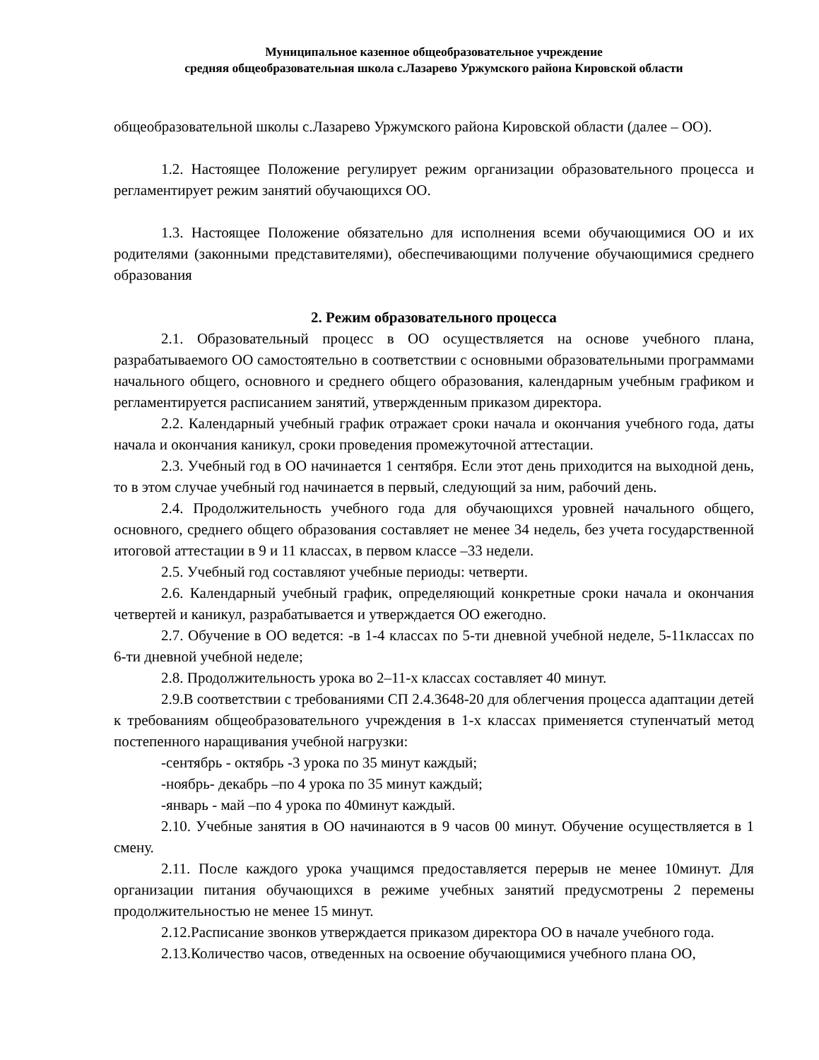Муниципальное казенное общеобразовательное учреждение
средняя общеобразовательная школа с.Лазарево Уржумского района Кировской области
общеобразовательной школы с.Лазарево Уржумского района Кировской области (далее – ОО).
1.2. Настоящее Положение регулирует режим организации образовательного процесса и регламентирует режим занятий обучающихся ОО.
1.3. Настоящее Положение обязательно для исполнения всеми обучающимися ОО и их родителями (законными представителями), обеспечивающими получение обучающимися среднего образования
2. Режим образовательного процесса
2.1. Образовательный процесс в ОО осуществляется на основе учебного плана, разрабатываемого ОО самостоятельно в соответствии с основными образовательными программами начального общего, основного и среднего общего образования, календарным учебным графиком и регламентируется расписанием занятий, утвержденным приказом директора.
2.2. Календарный учебный график отражает сроки начала и окончания учебного года, даты начала и окончания каникул, сроки проведения промежуточной аттестации.
2.3. Учебный год в ОО начинается 1 сентября. Если этот день приходится на выходной день, то в этом случае учебный год начинается в первый, следующий за ним, рабочий день.
2.4. Продолжительность учебного года для обучающихся уровней начального общего, основного, среднего общего образования составляет не менее 34 недель, без учета государственной итоговой аттестации в 9 и 11 классах, в первом классе –33 недели.
2.5. Учебный год составляют учебные периоды: четверти.
2.6. Календарный учебный график, определяющий конкретные сроки начала и окончания четвертей и каникул, разрабатывается и утверждается ОО ежегодно.
2.7. Обучение в ОО ведется: -в 1-4 классах по 5-ти дневной учебной неделе, 5-11классах по 6-ти дневной учебной неделе;
2.8. Продолжительность урока во 2–11-х классах составляет 40 минут.
2.9.В соответствии с требованиями СП 2.4.3648-20 для облегчения процесса адаптации детей к требованиям общеобразовательного учреждения в 1-х классах применяется ступенчатый метод постепенного наращивания учебной нагрузки:
-сентябрь - октябрь -3 урока по 35 минут каждый;
-ноябрь- декабрь –по 4 урока по 35 минут каждый;
-январь - май –по 4 урока по 40минут каждый.
2.10. Учебные занятия в ОО начинаются в 9 часов 00 минут. Обучение осуществляется в 1 смену.
2.11. После каждого урока учащимся предоставляется перерыв не менее 10минут. Для организации питания обучающихся в режиме учебных занятий предусмотрены 2 перемены продолжительностью не менее 15 минут.
2.12.Расписание звонков утверждается приказом директора ОО в начале учебного года.
2.13.Количество часов, отведенных на освоение обучающимися учебного плана ОО,